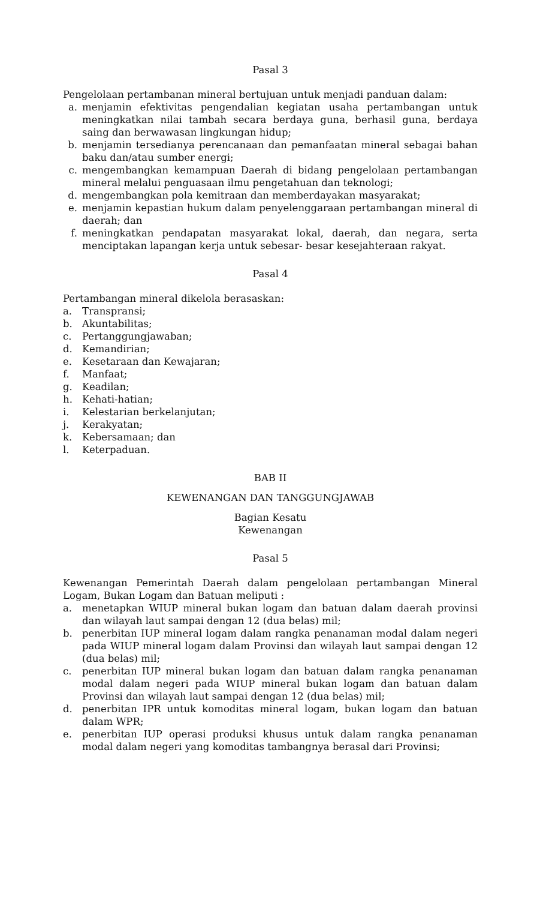Pasal 3
Pengelolaan pertambanan mineral bertujuan untuk menjadi panduan dalam:
a. menjamin efektivitas pengendalian kegiatan usaha pertambangan untuk meningkatkan nilai tambah secara berdaya guna, berhasil guna, berdaya saing dan berwawasan lingkungan hidup;
b. menjamin tersedianya perencanaan dan pemanfaatan mineral sebagai bahan baku dan/atau sumber energi;
c. mengembangkan kemampuan Daerah di bidang pengelolaan pertambangan mineral melalui penguasaan ilmu pengetahuan dan teknologi;
d. mengembangkan pola kemitraan dan memberdayakan masyarakat;
e. menjamin kepastian hukum dalam penyelenggaraan pertambangan mineral di daerah; dan
f. meningkatkan pendapatan masyarakat lokal, daerah, dan negara, serta menciptakan lapangan kerja untuk sebesar- besar kesejahteraan rakyat.
Pasal 4
Pertambangan mineral dikelola berasaskan:
a. Transpransi;
b. Akuntabilitas;
c. Pertanggungjawaban;
d. Kemandirian;
e. Kesetaraan dan Kewajaran;
f. Manfaat;
g. Keadilan;
h. Kehati-hatian;
i. Kelestarian berkelanjutan;
j. Kerakyatan;
k. Kebersamaan; dan
l. Keterpaduan.
BAB II
KEWENANGAN DAN TANGGUNGJAWAB
Bagian Kesatu
Kewenangan
Pasal 5
Kewenangan Pemerintah Daerah dalam pengelolaan pertambangan Mineral Logam, Bukan Logam dan Batuan meliputi :
a. menetapkan WIUP mineral bukan logam dan batuan dalam daerah provinsi dan wilayah laut sampai dengan 12 (dua belas) mil;
b. penerbitan IUP mineral logam dalam rangka penanaman modal dalam negeri pada WIUP mineral logam dalam Provinsi dan wilayah laut sampai dengan 12 (dua belas) mil;
c. penerbitan IUP mineral bukan logam dan batuan dalam rangka penanaman modal dalam negeri pada WIUP mineral bukan logam dan batuan dalam Provinsi dan wilayah laut sampai dengan 12 (dua belas) mil;
d. penerbitan IPR untuk komoditas mineral logam, bukan logam dan batuan dalam WPR;
e. penerbitan IUP operasi produksi khusus untuk dalam rangka penanaman modal dalam negeri yang komoditas tambangnya berasal dari Provinsi;